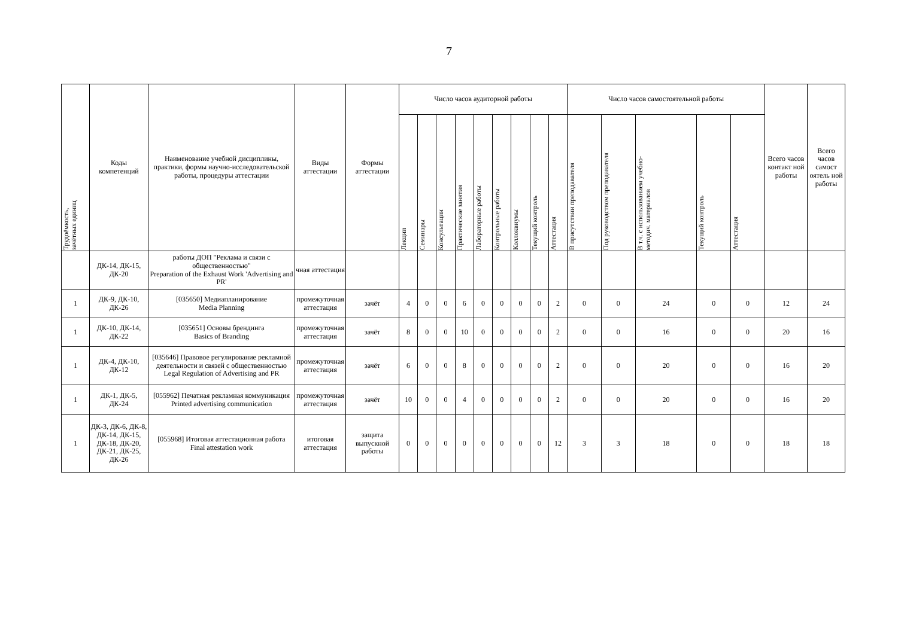7
| Трудоёмкость, зачётных единиц | Коды компетенций | Наименование учебной дисциплины, практики, формы научно-исследовательской работы, процедуры аттестации | Виды аттестации | Формы аттестации | Число часов аудиторной работы | | | | | | | | | Число часов самостоятельной работы | | | | | Всего часов контакт ной работы | Всего часов самост оятель ной работы |
| --- | --- | --- | --- | --- | --- | --- | --- | --- | --- | --- | --- | --- | --- | --- | --- | --- | --- | --- | --- | --- |
| | | | | | Лекции | Семинары | Консультации | Практические занятия | Лабораторные работы | Контрольные работы | Коллоквиумы | Текущий контроль | Аттестация | В присутствии преподавателя | Под руководством преподавателя | В т.ч. с использованием учебно- методич. материалов | Текущий контроль | Аттестация | | |
| | ДК-14, ДК-15, ДК-20 | работы ДОП "Реклама и связи с общественностью" Preparation of the Exhaust Work 'Advertising and PR' | чная аттестация | | | | | | | | | | | | | | | | | |
| 1 | ДК-9, ДК-10, ДК-26 | [035650] Медиапланирование Media Planning | промежуточная аттестация | зачёт | 4 | 0 | 0 | 6 | 0 | 0 | 0 | 0 | 2 | 0 | 0 | 24 | 0 | 0 | 12 | 24 |
| 1 | ДК-10, ДК-14, ДК-22 | [035651] Основы брендинга Basics of Branding | промежуточная аттестация | зачёт | 8 | 0 | 0 | 10 | 0 | 0 | 0 | 0 | 2 | 0 | 0 | 16 | 0 | 0 | 20 | 16 |
| 1 | ДК-4, ДК-10, ДК-12 | [035646] Правовое регулирование рекламной деятельности и связей с общественностью Legal Regulation of Advertising and PR | промежуточная аттестация | зачёт | 6 | 0 | 0 | 8 | 0 | 0 | 0 | 0 | 2 | 0 | 0 | 20 | 0 | 0 | 16 | 20 |
| 1 | ДК-1, ДК-5, ДК-24 | [055962] Печатная рекламная коммуникация Printed advertising communication | промежуточная аттестация | зачёт | 10 | 0 | 0 | 4 | 0 | 0 | 0 | 0 | 2 | 0 | 0 | 20 | 0 | 0 | 16 | 20 |
| 1 | ДК-3, ДК-6, ДК-8, ДК-14, ДК-15, ДК-18, ДК-20, ДК-21, ДК-25, ДК-26 | [055968] Итоговая аттестационная работа Final attestation work | итоговая аттестация | защита выпускной работы | 0 | 0 | 0 | 0 | 0 | 0 | 0 | 0 | 12 | 3 | 3 | 18 | 0 | 0 | 18 | 18 |